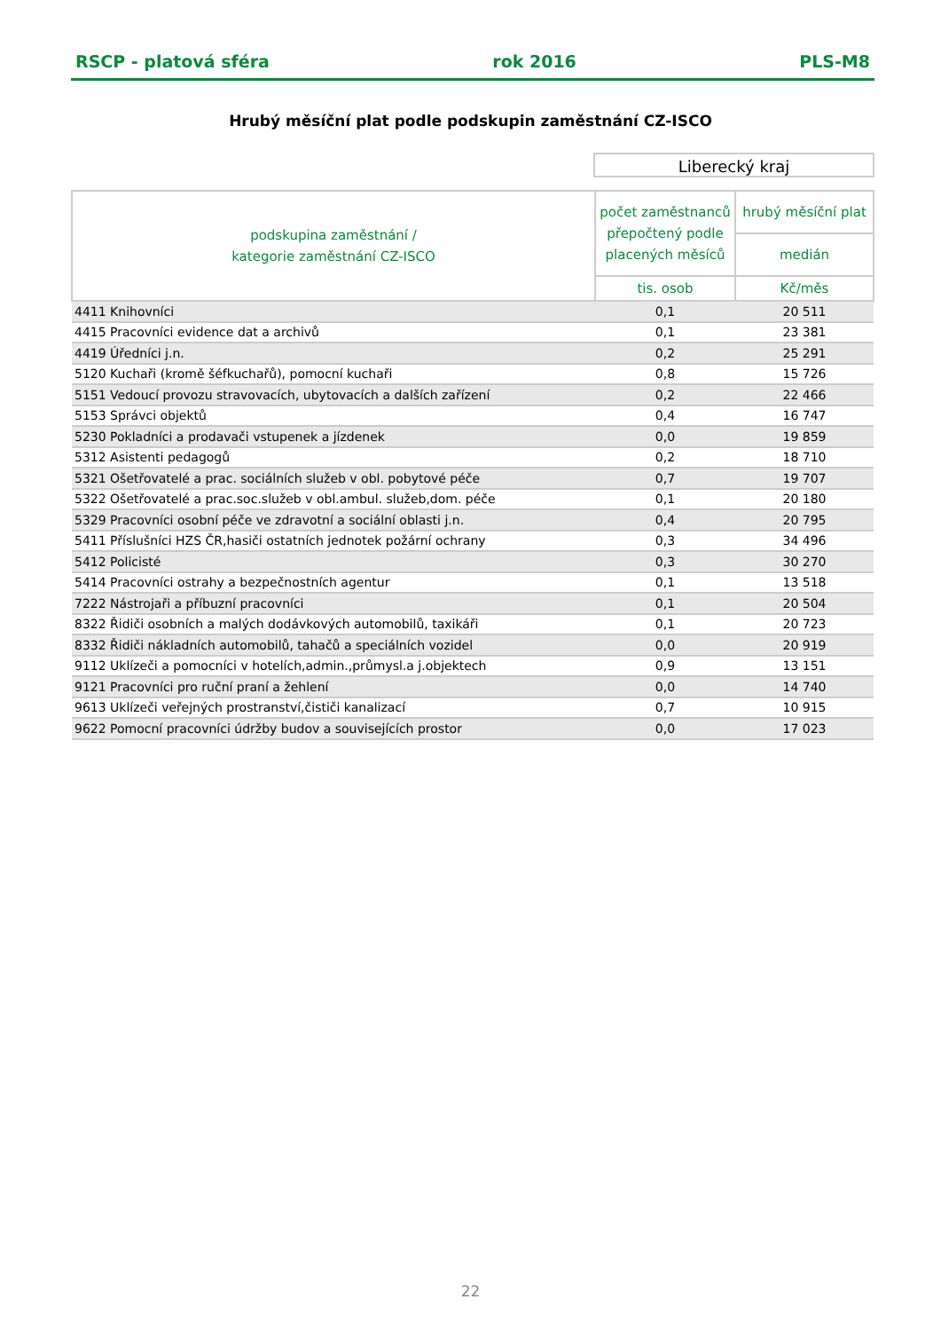RSCP - platová sféra rok 2016 PLS-M8
Hrubý měsíční plat podle podskupin zaměstnání CZ-ISCO
Liberecký kraj
| podskupina zaměstnání / kategorie zaměstnání CZ-ISCO | počet zaměstnanců přepočtený podle placených měsíců | hrubý měsíční plat |
| --- | --- | --- |
| | | medián |
| | tis. osob | Kč/měs |
| 4411 Knihovníci | 0,1 | 20 511 |
| 4415 Pracovníci evidence dat a archivů | 0,1 | 23 381 |
| 4419 Úředníci j.n. | 0,2 | 25 291 |
| 5120 Kuchaři (kromě šéfkuchařů), pomocní kuchaři | 0,8 | 15 726 |
| 5151 Vedoucí provozu stravovacích, ubytovacích a dalších zařízení | 0,2 | 22 466 |
| 5153 Správci objektů | 0,4 | 16 747 |
| 5230 Pokladníci a prodavači vstupenek a jízdenek | 0,0 | 19 859 |
| 5312 Asistenti pedagogů | 0,2 | 18 710 |
| 5321 Ošetřovatelé a prac. sociálních služeb v obl. pobytové péče | 0,7 | 19 707 |
| 5322 Ošetřovatelé a prac.soc.služeb v obl.ambul. služeb,dom. péče | 0,1 | 20 180 |
| 5329 Pracovníci osobní péče ve zdravotní a sociální oblasti j.n. | 0,4 | 20 795 |
| 5411 Příslušníci HZS ČR,hasiči ostatních jednotek požární ochrany | 0,3 | 34 496 |
| 5412 Policisté | 0,3 | 30 270 |
| 5414 Pracovníci ostrahy a bezpečnostních agentur | 0,1 | 13 518 |
| 7222 Nástrojaři a příbuzní pracovníci | 0,1 | 20 504 |
| 8322 Řidiči osobních a malých dodávkových automobilů, taxikáři | 0,1 | 20 723 |
| 8332 Řidiči nákladních automobilů, tahačů a speciálních vozidel | 0,0 | 20 919 |
| 9112 Uklízeči a pomocníci v hotelích,admin.,průmysl.a j.objektech | 0,9 | 13 151 |
| 9121 Pracovníci pro ruční praní a žehlení | 0,0 | 14 740 |
| 9613 Uklízeči veřejných prostranství,čističi kanalizací | 0,7 | 10 915 |
| 9622 Pomocní pracovníci údržby budov a souvisejících prostor | 0,0 | 17 023 |
22